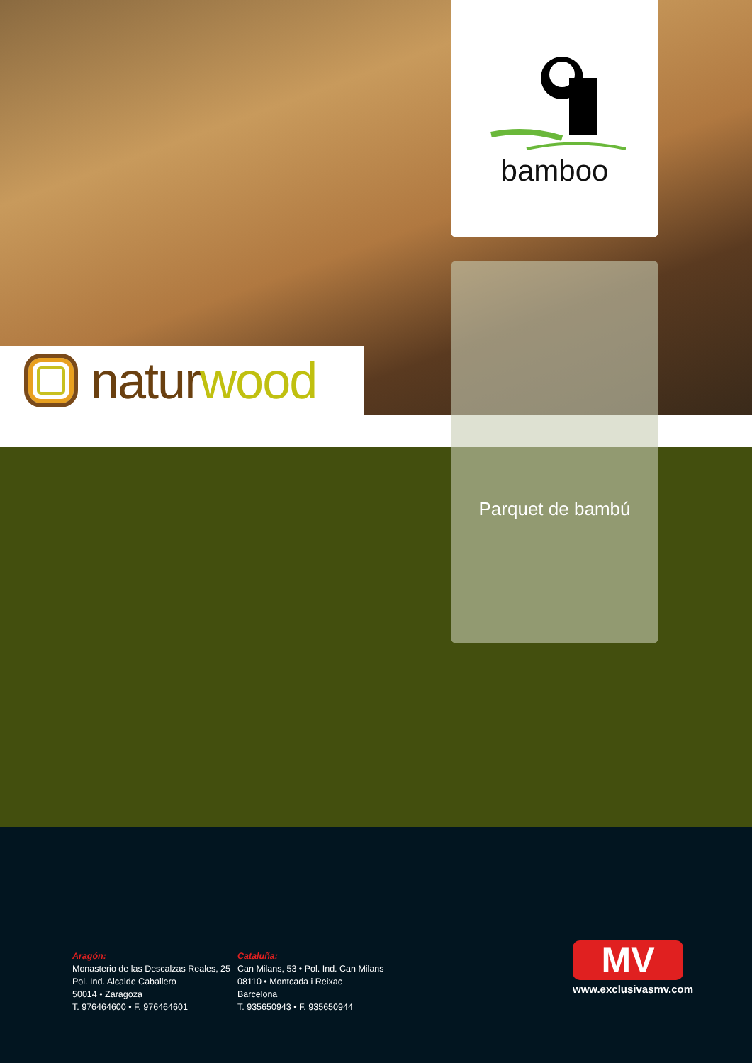bamboo
natur wood
Parquet de bambú
Aragón:
Monasterio de las Descalzas Reales, 25
Pol. Ind. Alcalde Caballero
50014 • Zaragoza
T. 976464600 • F. 976464601
Cataluña:
Can Milans, 53 • Pol. Ind. Can Milans
08110 • Montcada i Reixac
Barcelona
T. 935650943 • F. 935650944
MV
www.exclusivasmv.com